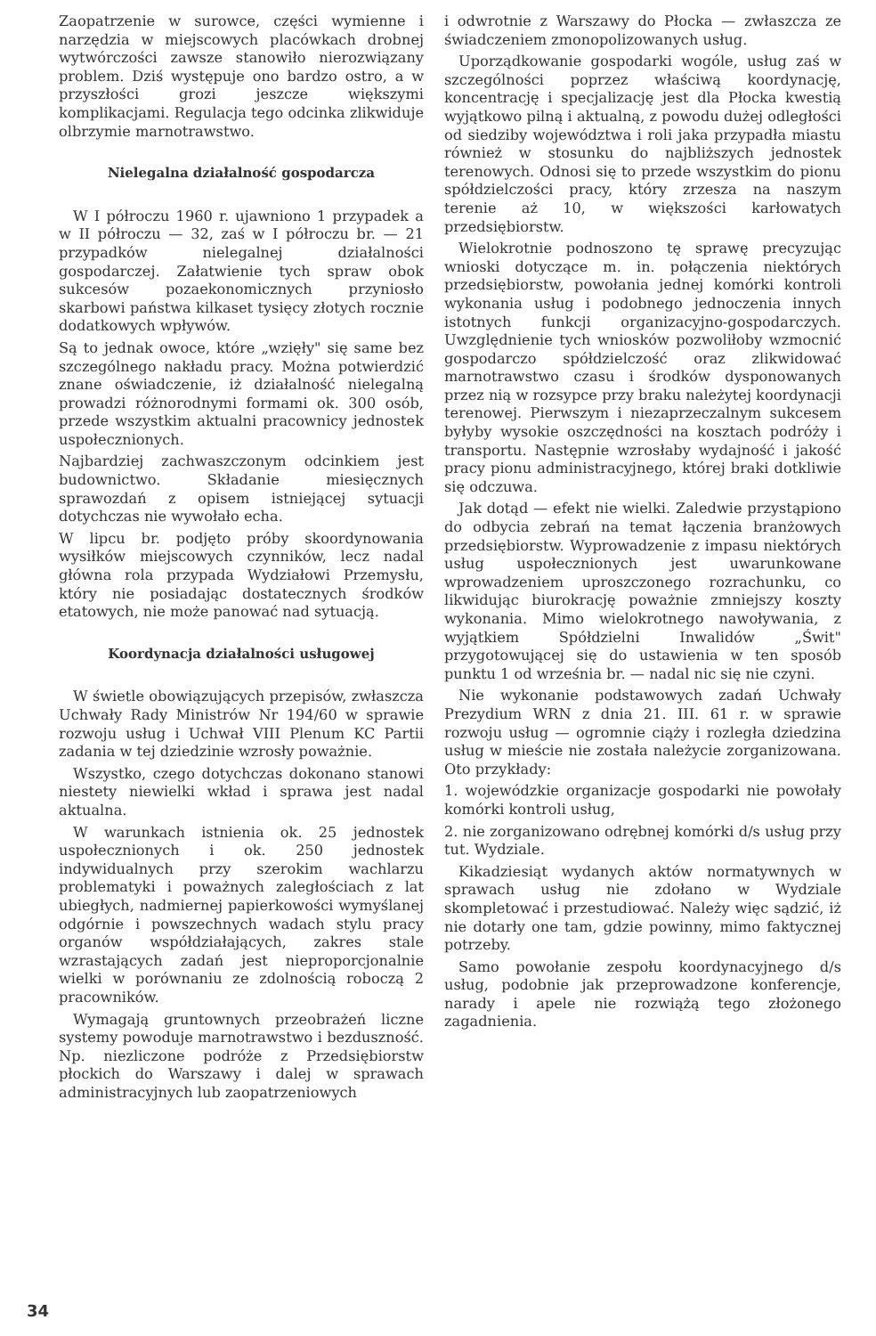Zaopatrzenie w surowce, części wymienne i narzędzia w miejscowych placówkach drobnej wytwórczości zawsze stanowiło nierozwiązany problem. Dziś występuje ono bardzo ostro, a w przyszłości grozi jeszcze większymi komplikacjami. Regulacja tego odcinka zlikwiduje olbrzymie marnotrawstwo.
Nielegalna działalność gospodarcza
W I półroczu 1960 r. ujawniono 1 przypadek a w II półroczu — 32, zaś w I półroczu br. — 21 przypadków nielegalnej działalności gospodarczej. Załatwienie tych spraw obok sukcesów pozaekonomicznych przyniosło skarbowi państwa kilkaset tysięcy złotych rocznie dodatkowych wpływów.
Są to jednak owoce, które „wzięły" się same bez szczególnego nakładu pracy. Można potwierdzić znane oświadczenie, iż działalność nielegalną prowadzi różnorodnymi formami ok. 300 osób, przede wszystkim aktualni pracownicy jednostek uspołecznionych.
Najbardziej zachwaszczonym odcinkiem jest budownictwo. Składanie miesięcznych sprawozdań z opisem istniejącej sytuacji dotychczas nie wywołało echa.
W lipcu br. podjęto próby skoordynowania wysiłków miejscowych czynników, lecz nadal główna rola przypada Wydziałowi Przemysłu, który nie posiadając dostatecznych środków etatowych, nie może panować nad sytuacją.
Koordynacja działalności usługowej
W świetle obowiązujących przepisów, zwłaszcza Uchwały Rady Ministrów Nr 194/60 w sprawie rozwoju usług i Uchwał VIII Plenum KC Partii zadania w tej dziedzinie wzrosły poważnie.
Wszystko, czego dotychczas dokonano stanowi niestety niewielki wkład i sprawa jest nadal aktualna.
W warunkach istnienia ok. 25 jednostek uspołecznionych i ok. 250 jednostek indywidualnych przy szerokim wachlarzu problematyki i poważnych zaległościach z lat ubiegłych, nadmiernej papierkowości wymyślanej odgórnie i powszechnych wadach stylu pracy organów współdziałających, zakres stale wzrastających zadań jest nieproporcjonalnie wielki w porównaniu ze zdolnością roboczą 2 pracowników.
Wymagają gruntownych przeobrażeń liczne systemy powoduje marnotrawstwo i bezduszność. Np. niezliczone podróże z Przedsiębiorstw płockich do Warszawy i dalej w sprawach administracyjnych lub zaopatrzeniowych
i odwrotnie z Warszawy do Płocka — zwłaszcza ze świadczeniem zmonopolizowanych usług.
Uporządkowanie gospodarki wogóle, usług zaś w szczególności poprzez właściwą koordynację, koncentrację i specjalizację jest dla Płocka kwestią wyjątkowo pilną i aktualną, z powodu dużej odległości od siedziby województwa i roli jaka przypadła miastu również w stosunku do najbliższych jednostek terenowych. Odnosi się to przede wszystkim do pionu spółdzielczości pracy, który zrzesza na naszym terenie aż 10, w większości karłowatych przedsiębiorstw.
Wielokrotnie podnoszono tę sprawę precyzując wnioski dotyczące m. in. połączenia niektórych przedsiębiorstw, powołania jednej komórki kontroli wykonania usług i podobnego jednoczenia innych istotnych funkcji organizacyjno-gospodarczych. Uwzględnienie tych wniosków pozwoliłoby wzmocnić gospodarczo spółdzielczość oraz zlikwidować marnotrawstwo czasu i środków dysponowanych przez nią w rozsypce przy braku należytej koordynacji terenowej. Pierwszym i niezaprzeczalnym sukcesem byłyby wysokie oszczędności na kosztach podróży i transportu. Następnie wzrosłaby wydajność i jakość pracy pionu administracyjnego, której braki dotkliwie się odczuwa.
Jak dotąd — efekt nie wielki. Zaledwie przystąpiono do odbycia zebrań na temat łączenia branżowych przedsiębiorstw. Wyprowadzenie z impasu niektórych usług uspołecznionych jest uwarunkowane wprowadzeniem uproszczonego rozrachunku, co likwidując biurokrację poważnie zmniejszy koszty wykonania. Mimo wielokrotnego nawoływania, z wyjątkiem Spółdzielni Inwalidów „Świt" przygotowującej się do ustawienia w ten sposób punktu 1 od września br. — nadal nic się nie czyni.
Nie wykonanie podstawowych zadań Uchwały Prezydium WRN z dnia 21. III. 61 r. w sprawie rozwoju usług — ogromnie ciąży i rozległa dziedzina usług w mieście nie została należycie zorganizowana. Oto przykłady:
1. wojewódzkie organizacje gospodarki nie powołały komórki kontroli usług,
2. nie zorganizowano odrębnej komórki d/s usług przy tut. Wydziale.
Kikadziesiąt wydanych aktów normatywnych w sprawach usług nie zdołano w Wydziale skompletować i przestudiować. Należy więc sądzić, iż nie dotarły one tam, gdzie powinny, mimo faktycznej potrzeby.
Samo powołanie zespołu koordynacyjnego d/s usług, podobnie jak przeprowadzone konferencje, narady i apele nie rozwiążą tego złożonego zagadnienia.
34